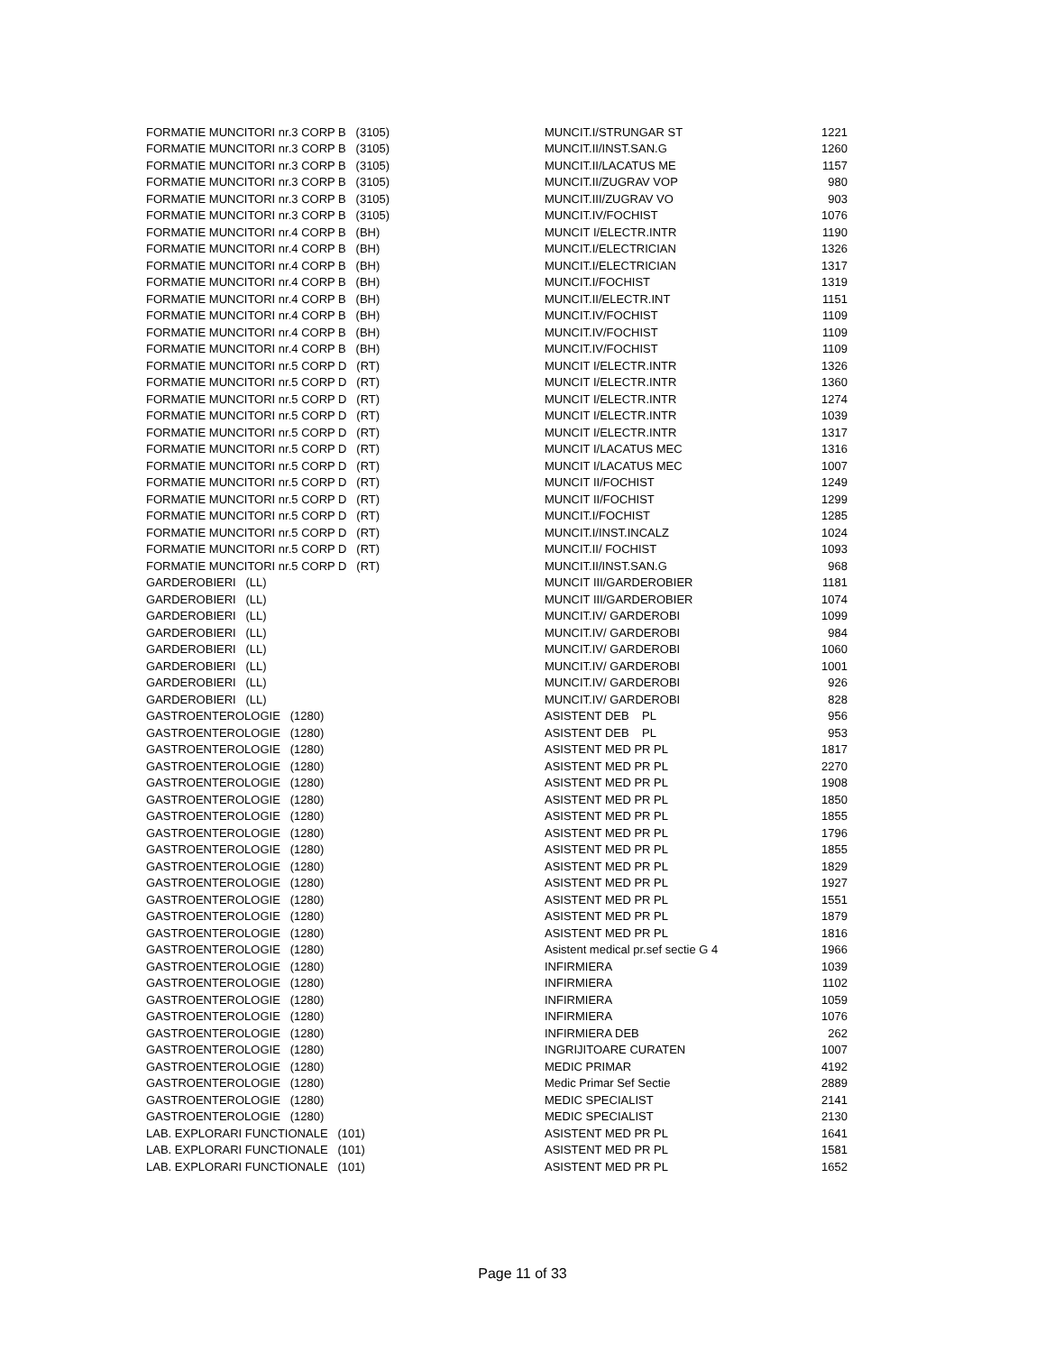| FORMATIE MUNCITORI nr.3 CORP B (3105) | MUNCIT.I/STRUNGAR ST | 1221 |
| FORMATIE MUNCITORI nr.3 CORP B (3105) | MUNCIT.II/INST.SAN.G | 1260 |
| FORMATIE MUNCITORI nr.3 CORP B (3105) | MUNCIT.II/LACATUS ME | 1157 |
| FORMATIE MUNCITORI nr.3 CORP B (3105) | MUNCIT.II/ZUGRAV VOP | 980 |
| FORMATIE MUNCITORI nr.3 CORP B (3105) | MUNCIT.III/ZUGRAV VO | 903 |
| FORMATIE MUNCITORI nr.3 CORP B (3105) | MUNCIT.IV/FOCHIST | 1076 |
| FORMATIE MUNCITORI nr.4 CORP B (BH) | MUNCIT I/ELECTR.INTR | 1190 |
| FORMATIE MUNCITORI nr.4 CORP B (BH) | MUNCIT.I/ELECTRICIAN | 1326 |
| FORMATIE MUNCITORI nr.4 CORP B (BH) | MUNCIT.I/ELECTRICIAN | 1317 |
| FORMATIE MUNCITORI nr.4 CORP B (BH) | MUNCIT.I/FOCHIST | 1319 |
| FORMATIE MUNCITORI nr.4 CORP B (BH) | MUNCIT.II/ELECTR.INT | 1151 |
| FORMATIE MUNCITORI nr.4 CORP B (BH) | MUNCIT.IV/FOCHIST | 1109 |
| FORMATIE MUNCITORI nr.4 CORP B (BH) | MUNCIT.IV/FOCHIST | 1109 |
| FORMATIE MUNCITORI nr.4 CORP B (BH) | MUNCIT.IV/FOCHIST | 1109 |
| FORMATIE MUNCITORI nr.5 CORP D (RT) | MUNCIT I/ELECTR.INTR | 1326 |
| FORMATIE MUNCITORI nr.5 CORP D (RT) | MUNCIT I/ELECTR.INTR | 1360 |
| FORMATIE MUNCITORI nr.5 CORP D (RT) | MUNCIT I/ELECTR.INTR | 1274 |
| FORMATIE MUNCITORI nr.5 CORP D (RT) | MUNCIT I/ELECTR.INTR | 1039 |
| FORMATIE MUNCITORI nr.5 CORP D (RT) | MUNCIT I/ELECTR.INTR | 1317 |
| FORMATIE MUNCITORI nr.5 CORP D (RT) | MUNCIT I/LACATUS MEC | 1316 |
| FORMATIE MUNCITORI nr.5 CORP D (RT) | MUNCIT I/LACATUS MEC | 1007 |
| FORMATIE MUNCITORI nr.5 CORP D (RT) | MUNCIT II/FOCHIST | 1249 |
| FORMATIE MUNCITORI nr.5 CORP D (RT) | MUNCIT II/FOCHIST | 1299 |
| FORMATIE MUNCITORI nr.5 CORP D (RT) | MUNCIT.I/FOCHIST | 1285 |
| FORMATIE MUNCITORI nr.5 CORP D (RT) | MUNCIT.I/INST.INCALZ | 1024 |
| FORMATIE MUNCITORI nr.5 CORP D (RT) | MUNCIT.II/ FOCHIST | 1093 |
| FORMATIE MUNCITORI nr.5 CORP D (RT) | MUNCIT.II/INST.SAN.G | 968 |
| GARDEROBIERI (LL) | MUNCIT III/GARDEROBIER | 1181 |
| GARDEROBIERI (LL) | MUNCIT III/GARDEROBIER | 1074 |
| GARDEROBIERI (LL) | MUNCIT.IV/ GARDEROBI | 1099 |
| GARDEROBIERI (LL) | MUNCIT.IV/ GARDEROBI | 984 |
| GARDEROBIERI (LL) | MUNCIT.IV/ GARDEROBI | 1060 |
| GARDEROBIERI (LL) | MUNCIT.IV/ GARDEROBI | 1001 |
| GARDEROBIERI (LL) | MUNCIT.IV/ GARDEROBI | 926 |
| GARDEROBIERI (LL) | MUNCIT.IV/ GARDEROBI | 828 |
| GASTROENTEROLOGIE (1280) | ASISTENT DEB PL | 956 |
| GASTROENTEROLOGIE (1280) | ASISTENT DEB PL | 953 |
| GASTROENTEROLOGIE (1280) | ASISTENT MED PR PL | 1817 |
| GASTROENTEROLOGIE (1280) | ASISTENT MED PR PL | 2270 |
| GASTROENTEROLOGIE (1280) | ASISTENT MED PR PL | 1908 |
| GASTROENTEROLOGIE (1280) | ASISTENT MED PR PL | 1850 |
| GASTROENTEROLOGIE (1280) | ASISTENT MED PR PL | 1855 |
| GASTROENTEROLOGIE (1280) | ASISTENT MED PR PL | 1796 |
| GASTROENTEROLOGIE (1280) | ASISTENT MED PR PL | 1855 |
| GASTROENTEROLOGIE (1280) | ASISTENT MED PR PL | 1829 |
| GASTROENTEROLOGIE (1280) | ASISTENT MED PR PL | 1927 |
| GASTROENTEROLOGIE (1280) | ASISTENT MED PR PL | 1551 |
| GASTROENTEROLOGIE (1280) | ASISTENT MED PR PL | 1879 |
| GASTROENTEROLOGIE (1280) | ASISTENT MED PR PL | 1816 |
| GASTROENTEROLOGIE (1280) | Asistent medical pr.sef sectie G 4 | 1966 |
| GASTROENTEROLOGIE (1280) | INFIRMIERA | 1039 |
| GASTROENTEROLOGIE (1280) | INFIRMIERA | 1102 |
| GASTROENTEROLOGIE (1280) | INFIRMIERA | 1059 |
| GASTROENTEROLOGIE (1280) | INFIRMIERA | 1076 |
| GASTROENTEROLOGIE (1280) | INFIRMIERA DEB | 262 |
| GASTROENTEROLOGIE (1280) | INGRIJITOARE CURATEN | 1007 |
| GASTROENTEROLOGIE (1280) | MEDIC PRIMAR | 4192 |
| GASTROENTEROLOGIE (1280) | Medic Primar Sef Sectie | 2889 |
| GASTROENTEROLOGIE (1280) | MEDIC SPECIALIST | 2141 |
| GASTROENTEROLOGIE (1280) | MEDIC SPECIALIST | 2130 |
| LAB. EXPLORARI FUNCTIONALE (101) | ASISTENT MED PR PL | 1641 |
| LAB. EXPLORARI FUNCTIONALE (101) | ASISTENT MED PR PL | 1581 |
| LAB. EXPLORARI FUNCTIONALE (101) | ASISTENT MED PR PL | 1652 |
Page 11 of 33